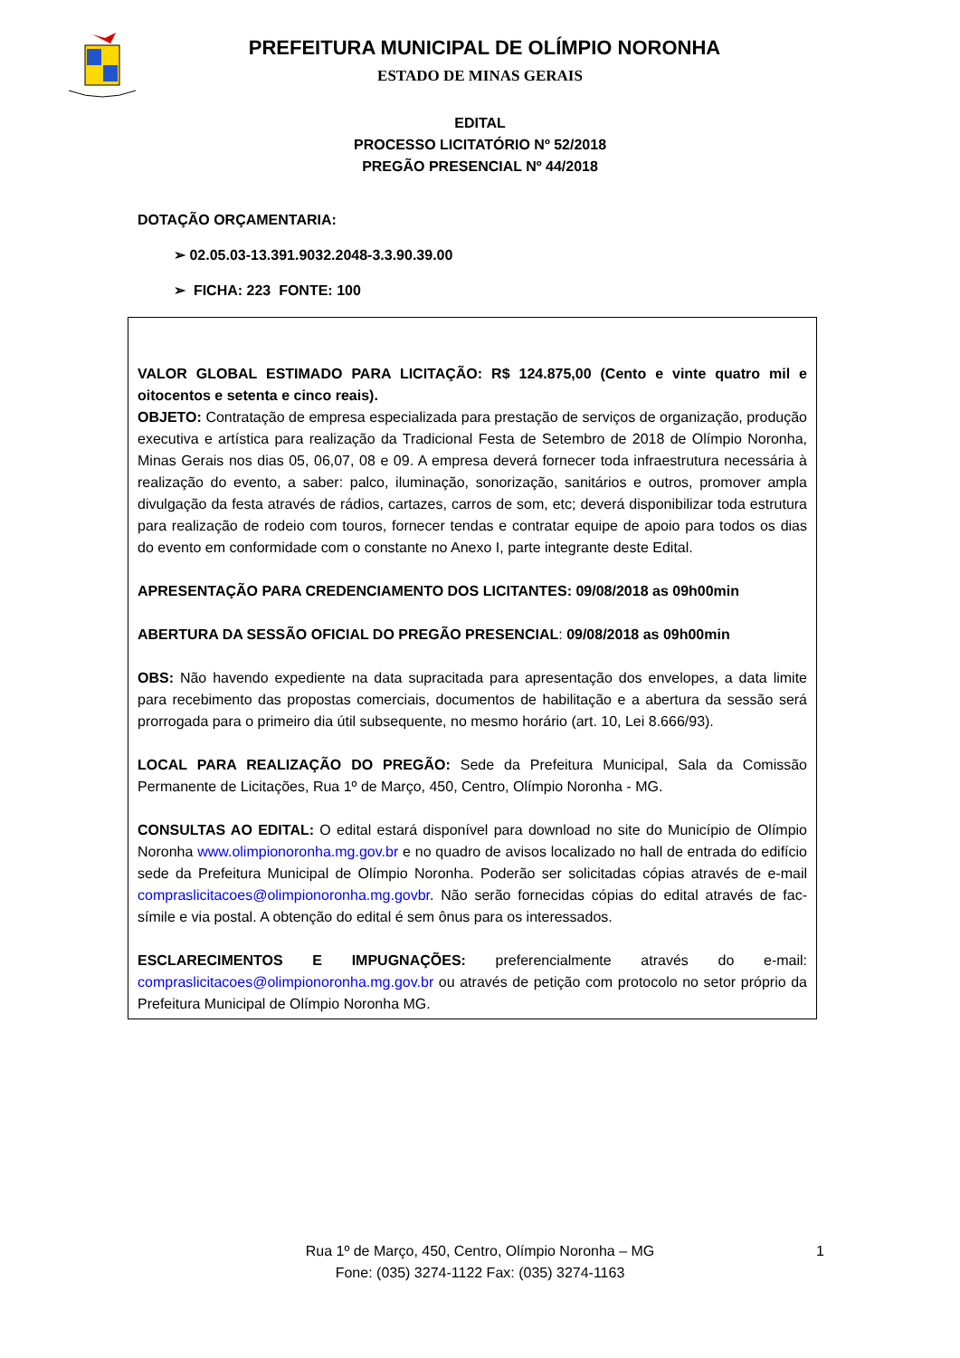PREFEITURA MUNICIPAL DE OLÍMPIO NORONHA
ESTADO DE MINAS GERAIS
EDITAL
PROCESSO LICITATÓRIO Nº 52/2018
PREGÃO PRESENCIAL Nº 44/2018
DOTAÇÃO ORÇAMENTARIA:
➢ 02.05.03-13.391.9032.2048-3.3.90.39.00
➢ FICHA: 223 FONTE: 100
VALOR GLOBAL ESTIMADO PARA LICITAÇÃO: R$ 124.875,00 (Cento e vinte quatro mil e oitocentos e setenta e cinco reais).
OBJETO: Contratação de empresa especializada para prestação de serviços de organização, produção executiva e artística para realização da Tradicional Festa de Setembro de 2018 de Olímpio Noronha, Minas Gerais nos dias 05, 06,07, 08 e 09. A empresa deverá fornecer toda infraestrutura necessária à realização do evento, a saber: palco, iluminação, sonorização, sanitários e outros, promover ampla divulgação da festa através de rádios, cartazes, carros de som, etc; deverá disponibilizar toda estrutura para realização de rodeio com touros, fornecer tendas e contratar equipe de apoio para todos os dias do evento em conformidade com o constante no Anexo I, parte integrante deste Edital.
APRESENTAÇÃO PARA CREDENCIAMENTO DOS LICITANTES: 09/08/2018 as 09h00min
ABERTURA DA SESSÃO OFICIAL DO PREGÃO PRESENCIAL: 09/08/2018 as 09h00min
OBS: Não havendo expediente na data supracitada para apresentação dos envelopes, a data limite para recebimento das propostas comerciais, documentos de habilitação e a abertura da sessão será prorrogada para o primeiro dia útil subsequente, no mesmo horário (art. 10, Lei 8.666/93).
LOCAL PARA REALIZAÇÃO DO PREGÃO: Sede da Prefeitura Municipal, Sala da Comissão Permanente de Licitações, Rua 1º de Março, 450, Centro, Olímpio Noronha - MG.
CONSULTAS AO EDITAL: O edital estará disponível para download no site do Município de Olímpio Noronha www.olimpionoronha.mg.gov.br e no quadro de avisos localizado no hall de entrada do edifício sede da Prefeitura Municipal de Olímpio Noronha. Poderão ser solicitadas cópias através de e-mail compraslicitacoes@olimpionoronha.mg.govbr. Não serão fornecidas cópias do edital através de fac-símile e via postal. A obtenção do edital é sem ônus para os interessados.
ESCLARECIMENTOS E IMPUGNAÇÕES: preferencialmente através do e-mail: compraslicitacoes@olimpionoronha.mg.gov.br ou através de petição com protocolo no setor próprio da Prefeitura Municipal de Olímpio Noronha MG.
Rua 1º de Março, 450, Centro, Olímpio Noronha – MG
Fone: (035) 3274-1122 Fax: (035) 3274-1163
1